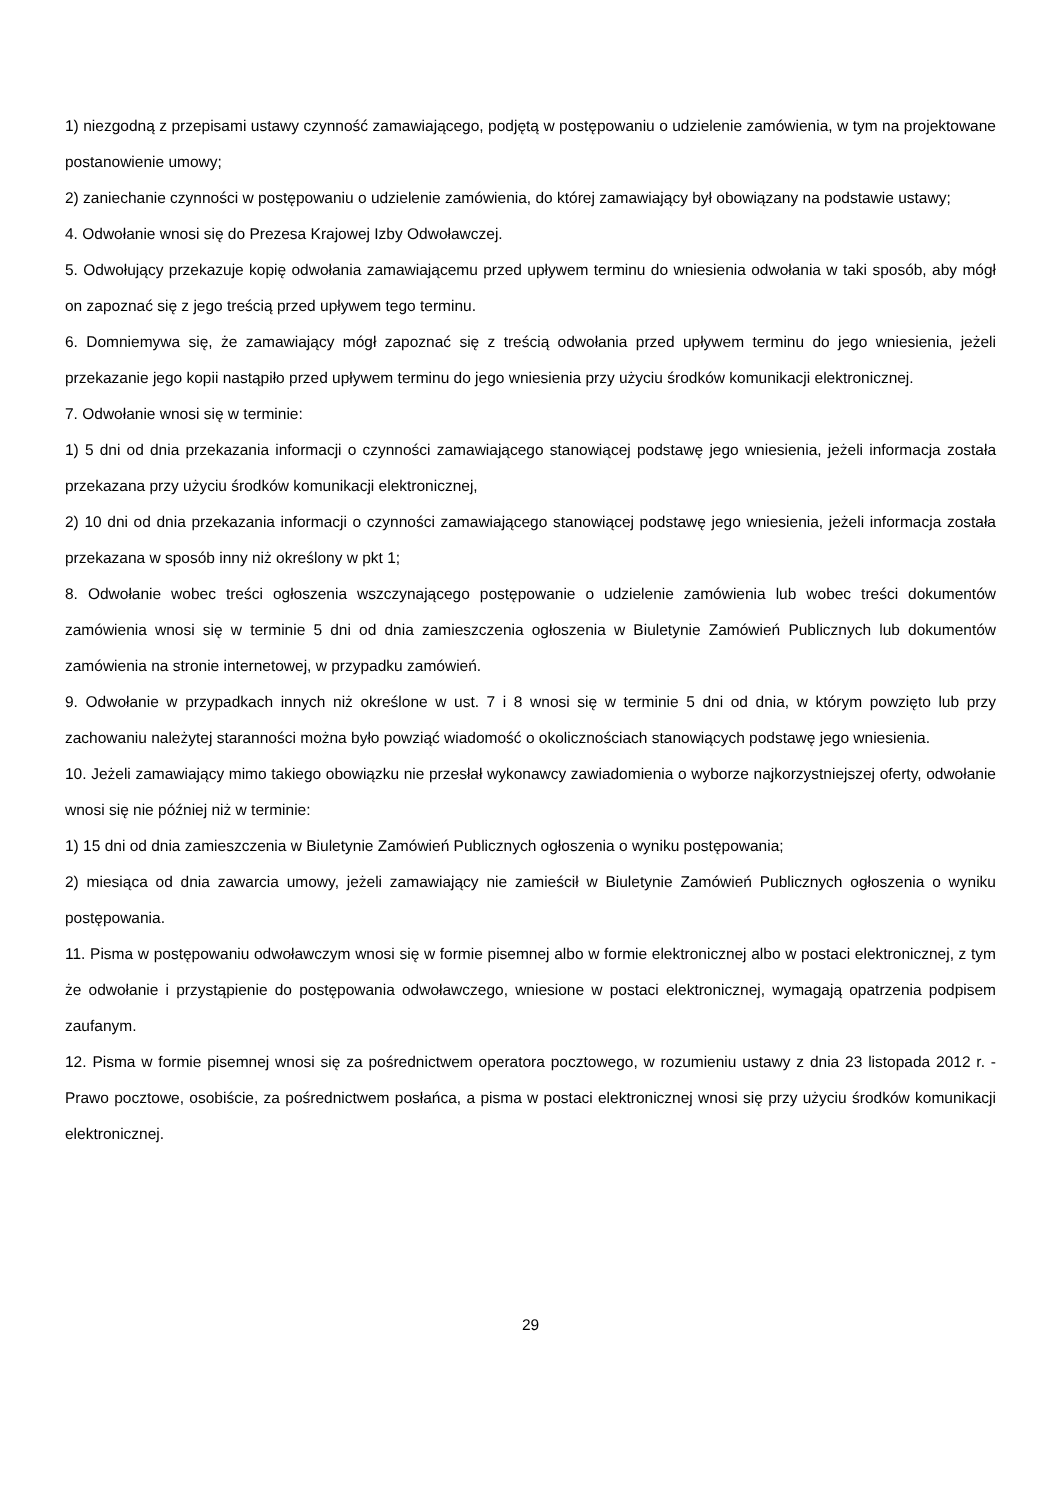1) niezgodną z przepisami ustawy czynność zamawiającego, podjętą w postępowaniu o udzielenie zamówienia, w tym na projektowane postanowienie umowy;
2) zaniechanie czynności w postępowaniu o udzielenie zamówienia, do której zamawiający był obowiązany na podstawie ustawy;
4. Odwołanie wnosi się do Prezesa Krajowej Izby Odwoławczej.
5. Odwołujący przekazuje kopię odwołania zamawiającemu przed upływem terminu do wniesienia odwołania w taki sposób, aby mógł on zapoznać się z jego treścią przed upływem tego terminu.
6. Domniemywa się, że zamawiający mógł zapoznać się z treścią odwołania przed upływem terminu do jego wniesienia, jeżeli przekazanie jego kopii nastąpiło przed upływem terminu do jego wniesienia przy użyciu środków komunikacji elektronicznej.
7. Odwołanie wnosi się w terminie:
1) 5 dni od dnia przekazania informacji o czynności zamawiającego stanowiącej podstawę jego wniesienia, jeżeli informacja została przekazana przy użyciu środków komunikacji elektronicznej,
2) 10 dni od dnia przekazania informacji o czynności zamawiającego stanowiącej podstawę jego wniesienia, jeżeli informacja została przekazana w sposób inny niż określony w pkt 1;
8. Odwołanie wobec treści ogłoszenia wszczynającego postępowanie o udzielenie zamówienia lub wobec treści dokumentów zamówienia wnosi się w terminie 5 dni od dnia zamieszczenia ogłoszenia w Biuletynie Zamówień Publicznych lub dokumentów zamówienia na stronie internetowej, w przypadku zamówień.
9. Odwołanie w przypadkach innych niż określone w ust. 7 i 8 wnosi się w terminie 5 dni od dnia, w którym powzięto lub przy zachowaniu należytej staranności można było powziąć wiadomość o okolicznościach stanowiących podstawę jego wniesienia.
10. Jeżeli zamawiający mimo takiego obowiązku nie przesłał wykonawcy zawiadomienia o wyborze najkorzystniejszej oferty, odwołanie wnosi się nie później niż w terminie:
1) 15 dni od dnia zamieszczenia w Biuletynie Zamówień Publicznych ogłoszenia o wyniku postępowania;
2) miesiąca od dnia zawarcia umowy, jeżeli zamawiający nie zamieścił w Biuletynie Zamówień Publicznych ogłoszenia o wyniku postępowania.
11. Pisma w postępowaniu odwoławczym wnosi się w formie pisemnej albo w formie elektronicznej albo w postaci elektronicznej, z tym że odwołanie i przystąpienie do postępowania odwoławczego, wniesione w postaci elektronicznej, wymagają opatrzenia podpisem zaufanym.
12. Pisma w formie pisemnej wnosi się za pośrednictwem operatora pocztowego, w rozumieniu ustawy z dnia 23 listopada 2012 r. - Prawo pocztowe, osobiście, za pośrednictwem posłańca, a pisma w postaci elektronicznej wnosi się przy użyciu środków komunikacji elektronicznej.
29